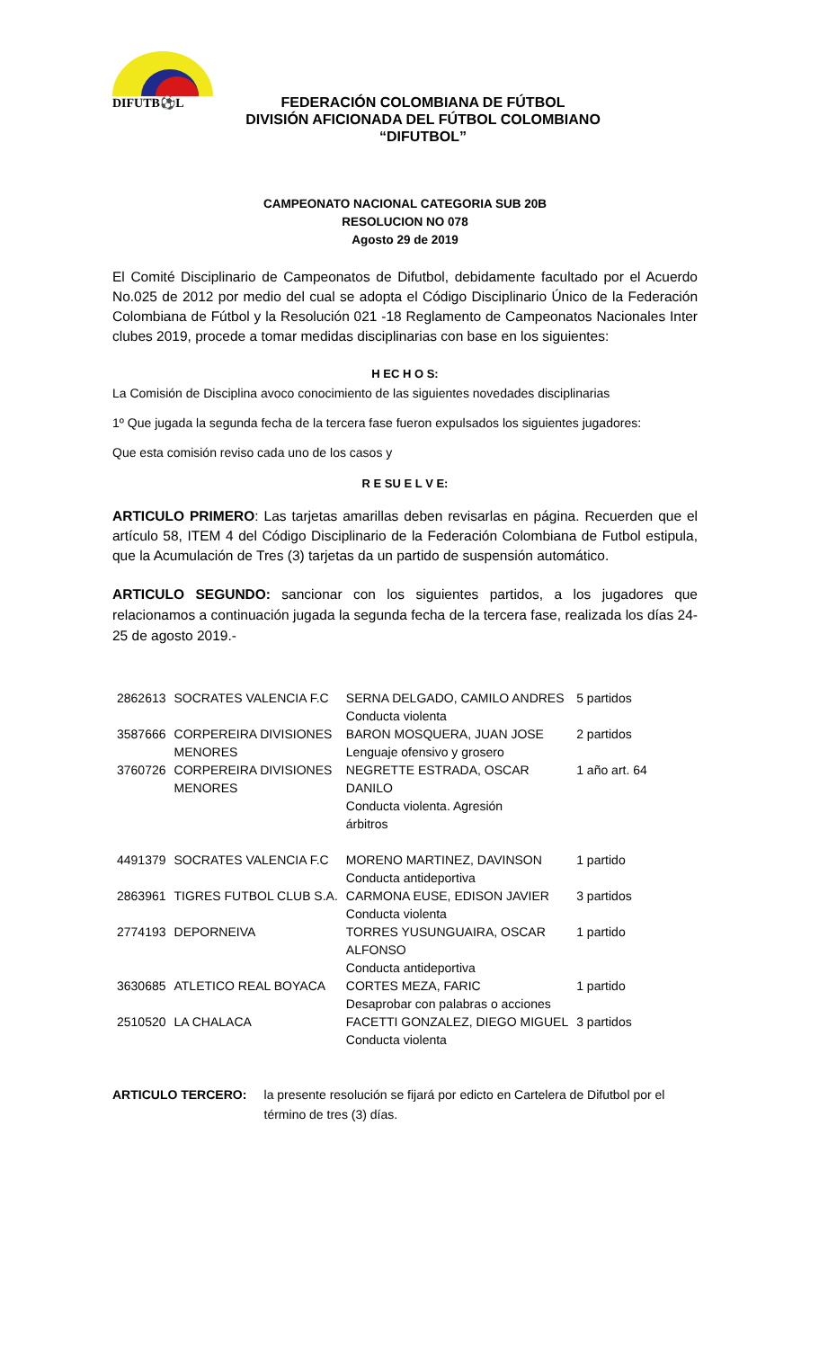DIFUTB⚽L
FEDERACIÓN COLOMBIANA DE FÚTBOL
DIVISIÓN AFICIONADA DEL FÚTBOL COLOMBIANO
“DIFUTBOL”
CAMPEONATO NACIONAL CATEGORIA SUB 20B
RESOLUCION NO 078
Agosto 29 de 2019
El Comité Disciplinario de Campeonatos de Difutbol, debidamente facultado por el Acuerdo No.025 de 2012 por medio del cual se adopta el Código Disciplinario Único de la Federación Colombiana de Fútbol y la Resolución 021 -18 Reglamento de Campeonatos Nacionales Inter clubes 2019, procede a tomar medidas disciplinarias con base en los siguientes:
H EC H O S:
La Comisión de Disciplina avoco conocimiento de las siguientes novedades disciplinarias
1º Que jugada la segunda fecha de la tercera fase fueron expulsados los siguientes jugadores:
Que esta comisión reviso cada uno de los casos y
R E SU E L V E:
ARTICULO PRIMERO: Las tarjetas amarillas deben revisarlas en página. Recuerden que el artículo 58, ITEM 4 del Código Disciplinario de la Federación Colombiana de Futbol estipula, que la Acumulación de Tres (3) tarjetas da un partido de suspensión automático.
ARTICULO SEGUNDO: sancionar con los siguientes partidos, a los jugadores que relacionamos a continuación jugada la segunda fecha de la tercera fase, realizada los días 24-25 de agosto 2019.-
| 2862613 | SOCRATES VALENCIA F.C | SERNA DELGADO, CAMILO ANDRES Conducta violenta | 5 partidos |
| 3587666 | CORPEREIRA DIVISIONES MENORES | BARON MOSQUERA, JUAN JOSE Lenguaje ofensivo y grosero | 2 partidos |
| 3760726 | CORPEREIRA DIVISIONES MENORES | NEGRETTE ESTRADA, OSCAR DANILO Conducta violenta. Agresión árbitros | 1 año art. 64 |
| 4491379 | SOCRATES VALENCIA F.C | MORENO MARTINEZ, DAVINSON Conducta antideportiva | 1 partido |
| 2863961 | TIGRES FUTBOL CLUB S.A. | CARMONA EUSE, EDISON JAVIER Conducta violenta | 3 partidos |
| 2774193 | DEPORNEIVA | TORRES YUSUNGUAIRA, OSCAR ALFONSO Conducta antideportiva | 1 partido |
| 3630685 | ATLETICO REAL BOYACA | CORTES MEZA, FARIC Desaprobar con palabras o acciones | 1 partido |
| 2510520 | LA CHALACA | FACETTI GONZALEZ, DIEGO MIGUEL Conducta violenta | 3 partidos |
ARTICULO TERCERO: la presente resolución se fijará por edicto en Cartelera de Difutbol por el término de tres (3) días.